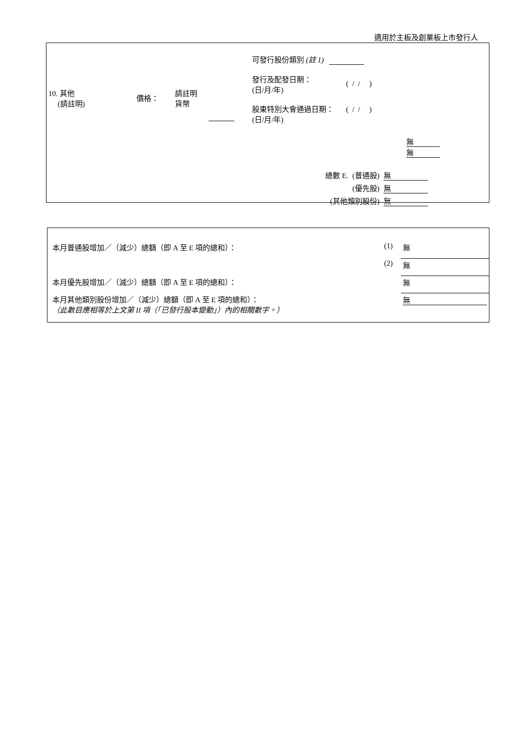適用於主板及創業板上市發行人
| 10. 其他 (請註明) | 價格： | 請註明 貨幣 | | 可發行股份類別 (註 1) 發行及配發日期： (日/月/年) ( / / ) 股東特別大會通過日期： (日/月/年) ( / / ) 無 無 |
| 總數 E. | (普通股) | 無 |
| | (優先股) | 無 |
| (其他類別股份) | | 無 |
| 本月普通股增加／（減少）總額（即 A 至 E 項的總和）： | (1) | 無 |
| | (2) | 無 |
| 本月優先股增加／（減少）總額（即 A 至 E 項的總和）： | | 無 |
| 本月其他類別股份增加／（減少）總額（即 A 至 E 項的總和）： （此數目應相等於上文第 II 項（「已發行股本變動」）內的相關數字。） | | 無 |